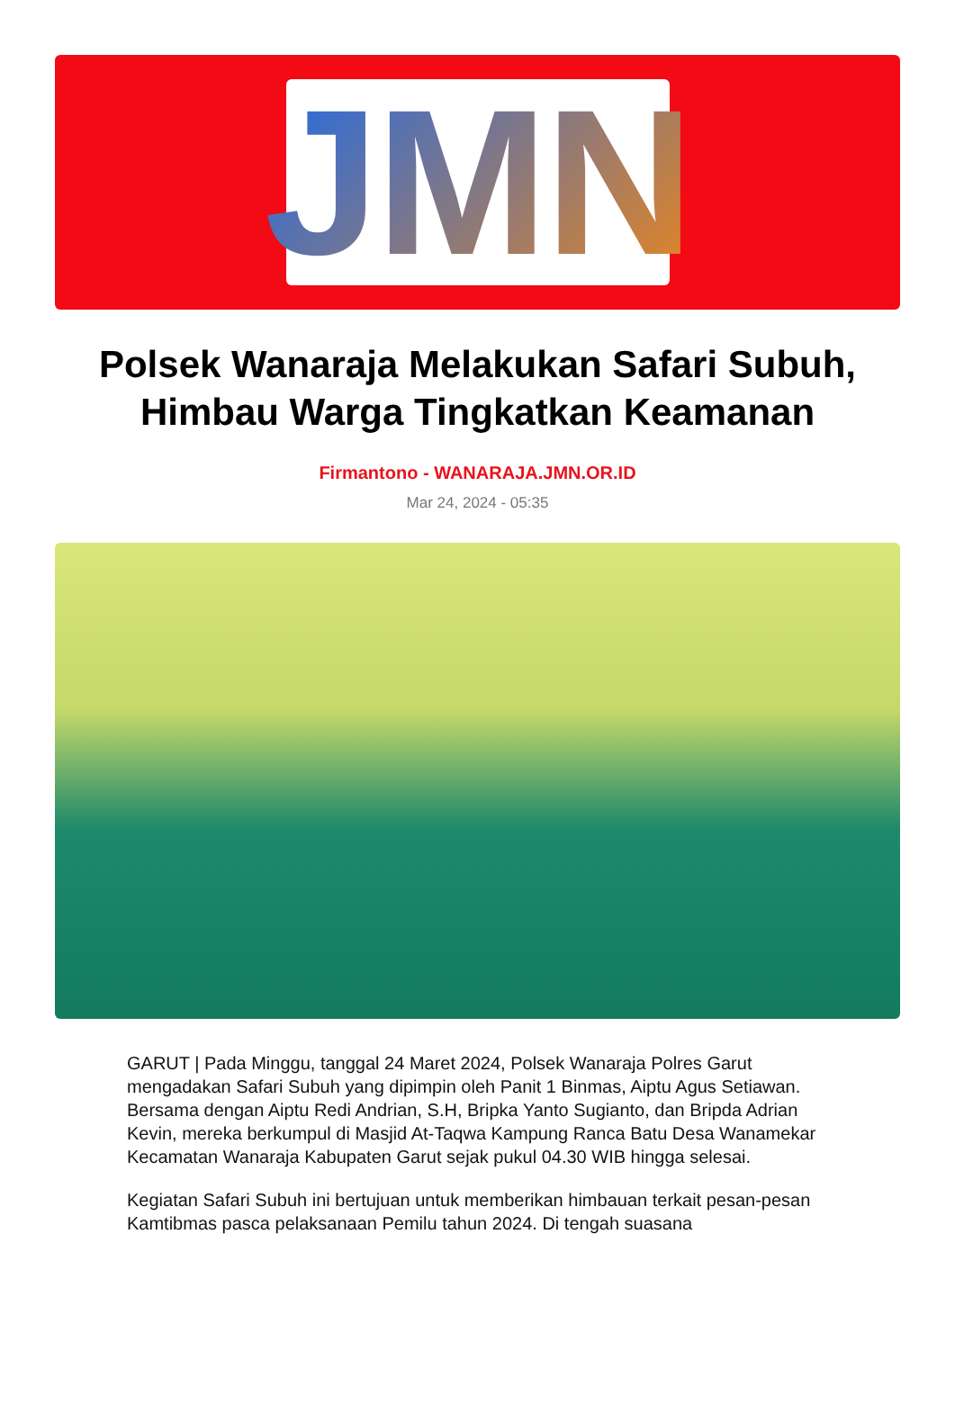JMN
Polsek Wanaraja Melakukan Safari Subuh, Himbau Warga Tingkatkan Keamanan
Firmantono - WANARAJA.JMN.OR.ID
Mar 24, 2024 - 05:35
GARUT | Pada Minggu, tanggal 24 Maret 2024, Polsek Wanaraja Polres Garut mengadakan Safari Subuh yang dipimpin oleh Panit 1 Binmas, Aiptu Agus Setiawan. Bersama dengan Aiptu Redi Andrian, S.H, Bripka Yanto Sugianto, dan Bripda Adrian Kevin, mereka berkumpul di Masjid At-Taqwa Kampung Ranca Batu Desa Wanamekar Kecamatan Wanaraja Kabupaten Garut sejak pukul 04.30 WIB hingga selesai.
Kegiatan Safari Subuh ini bertujuan untuk memberikan himbauan terkait pesan-pesan Kamtibmas pasca pelaksanaan Pemilu tahun 2024. Di tengah suasana